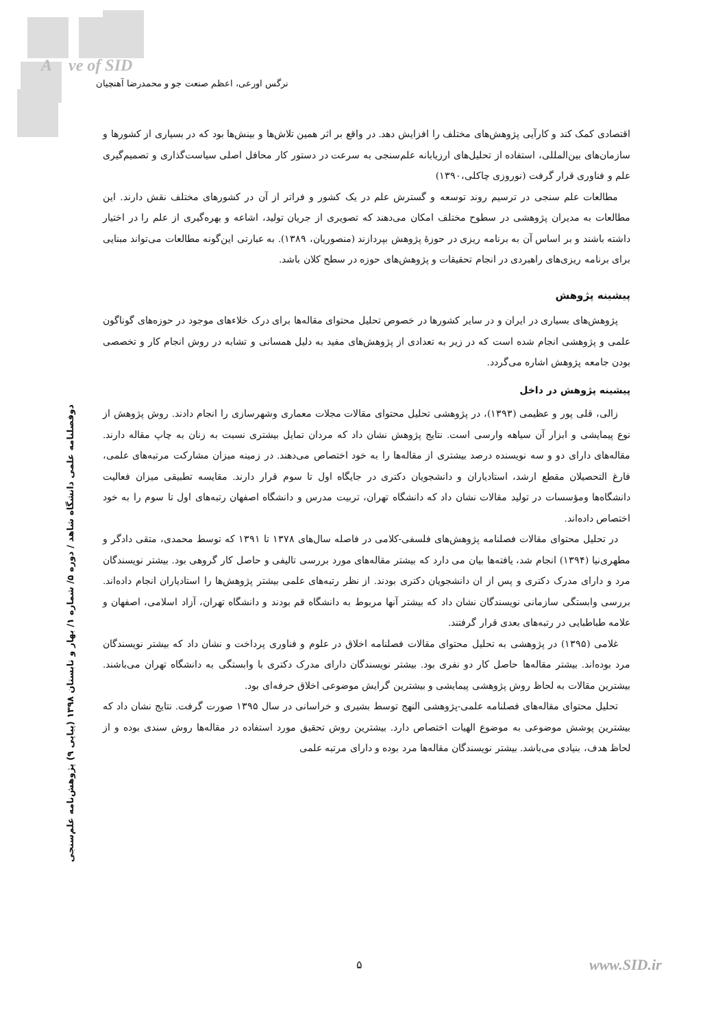A ve of SID
نرگس اورعی، اعظم صنعت جو و محمدرضا آهنچیان
اقتصادی کمک کند و کارآیی پژوهش‌های مختلف را افزایش دهد. در واقع بر اثر همین تلاش‌ها و بینش‌ها بود که در بسیاری از کشورها و سازمان‌های بین‌المللی، استفاده از تحلیل‌های ارزیابانه علم‌سنجی به سرعت در دستور کار محافل اصلی سیاست‌گذاری و تصمیم‌گیری علم و فناوری قرار گرفت (نوروزی چاکلی،۱۳۹۰)
مطالعات علم سنجی در ترسیم روند توسعه و گسترش علم در یک کشور و فراتر از آن در کشورهای مختلف نقش دارند. این مطالعات به مدیران پژوهشی در سطوح مختلف امکان می‌دهند که تصویری از جریان تولید، اشاعه و بهره‌گیری از علم را در اختیار داشته باشند و بر اساس آن به برنامه ریزی در حوزۀ پژوهش بپردازند (منصوریان، ۱۳۸۹). به عبارتی این‌گونه مطالعات می‌تواند مبنایی برای برنامه ریزی‌های راهبردی در انجام تحقیقات و پژوهش‌های حوزه در سطح کلان باشد.
پیشینه پژوهش
پژوهش‌های بسیاری در ایران و در سایر کشورها در خصوص تحلیل محتوای مقاله‌ها برای درک خلاءهای موجود در حوزه‌های گوناگون علمی و پژوهشی انجام شده است که در زیر به تعدادی از پژوهش‌های مفید به دلیل همسانی و تشابه در روش انجام کار و تخصصی بودن جامعه پژوهش اشاره می‌گردد.
پیشینه پژوهش در داخل
زالی، قلی پور و عظیمی (۱۳۹۳)، در پژوهشی تحلیل محتوای مقالات مجلات معماری وشهرسازی را انجام دادند. روش پژوهش از نوع پیمایشی و ابزار آن سیاهه وارسی است. نتایج پژوهش نشان داد که مردان تمایل بیشتری نسبت به زنان به چاپ مقاله دارند. مقاله‌های دارای دو و سه نویسنده درصد بیشتری از مقاله‌ها را به خود اختصاص می‌دهند. در زمینه میزان مشارکت مرتبه‌های علمی، فارغ التحصیلان مقطع ارشد، استادیاران و دانشجویان دکتری در جایگاه اول تا سوم قرار دارند. مقایسه تطبیقی میزان فعالیت دانشگاه‌ها ومؤسسات در تولید مقالات نشان داد که دانشگاه تهران، تربیت مدرس و دانشگاه اصفهان رتبه‌های اول تا سوم را به خود اختصاص داده‌اند.
در تحلیل محتوای مقالات فصلنامه پژوهش‌های فلسفی-کلامی در فاصله سال‌های ۱۳۷۸ تا ۱۳۹۱ که توسط محمدی، متقی دادگر و مطهری‌نیا (۱۳۹۴) انجام شد، یافته‌ها بیان می دارد که بیشتر مقاله‌های مورد بررسی تالیفی و حاصل کار گروهی بود. بیشتر نویسندگان مرد و دارای مدرک دکتری و پس از ان دانشجویان دکتری بودند. از نظر رتبه‌های علمی بیشتر پژوهش‌ها را استادیاران انجام داده‌اند. بررسی وابستگی سازمانی نویسندگان نشان داد که بیشتر آنها مربوط به دانشگاه قم بودند و دانشگاه تهران، آزاد اسلامی، اصفهان و علامه طباطبایی در رتبه‌های بعدی قرار گرفتند.
غلامی (۱۳۹۵) در پژوهشی به تحلیل محتوای مقالات فصلنامه اخلاق در علوم و فناوری پرداخت و نشان داد که بیشتر نویسندگان مرد بوده‌اند. بیشتر مقاله‌ها حاصل کار دو نفری بود. بیشتر نویسندگان دارای مدرک دکتری با وابستگی به دانشگاه تهران می‌باشند. بیشترین مقالات به لحاظ روش پژوهشی پیمایشی و بیشترین گرایش موضوعی اخلاق حرفه‌ای بود.
تحلیل محتوای مقاله‌های فصلنامه علمی-پژوهشی النهج توسط بشیری و خراسانی در سال ۱۳۹۵ صورت گرفت. نتایج نشان داد که بیشترین پوشش موضوعی به موضوع الهیات اختصاص دارد. بیشترین روش تحقیق مورد استفاده در مقاله‌ها روش سندی بوده و از لحاظ هدف، بنیادی می‌باشد. بیشتر نویسندگان مقاله‌ها مرد بوده و دارای مرتبه علمی
دوفصلنامه علمی دانشگاه شاهد / دوره ۵/ شماره ۱/ بهار و تابستان ۱۳۹۸ (پیاپی ۹) پژوهش‌نامه علم‌سنجی
۵ www.SID.ir